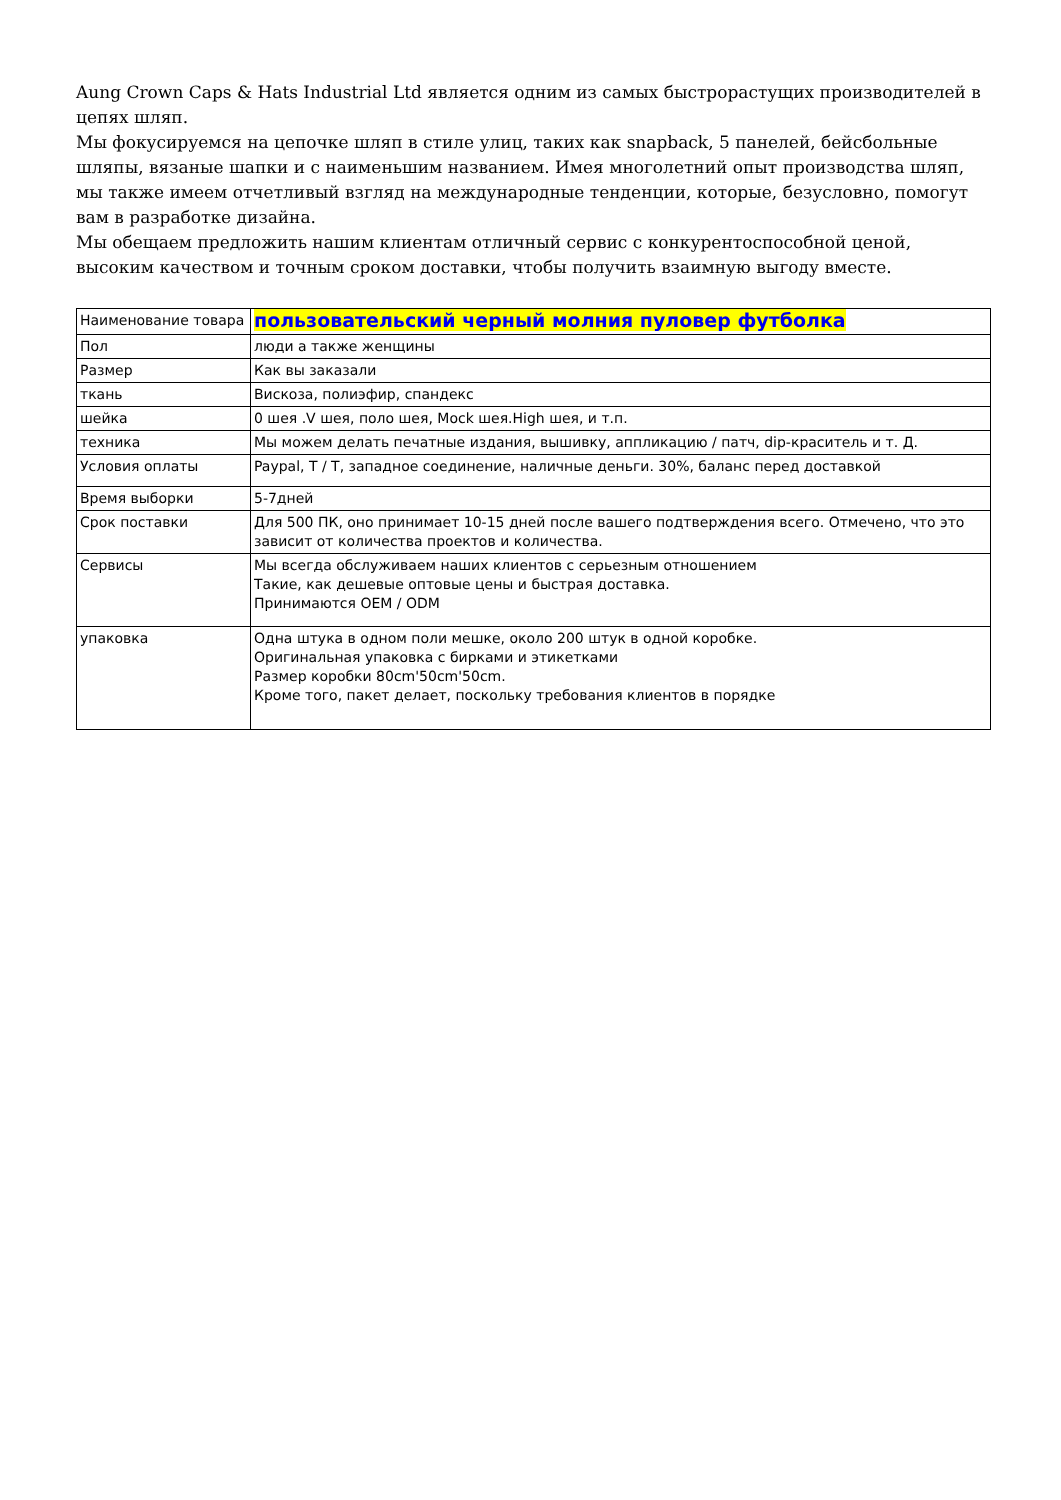Aung Crown Caps & Hats Industrial Ltd является одним из самых быстрорастущих производителей в цепях шляп.
Мы фокусируемся на цепочке шляп в стиле улиц, таких как snapback, 5 панелей, бейсбольные шляпы, вязаные шапки и с наименьшим названием. Имея многолетний опыт производства шляп, мы также имеем отчетливый взгляд на международные тенденции, которые, безусловно, помогут вам в разработке дизайна.
Мы обещаем предложить нашим клиентам отличный сервис с конкурентоспособной ценой, высоким качеством и точным сроком доставки, чтобы получить взаимную выгоду вместе.
| Наименование товара | пользовательский черный молния пуловер футболка |
| Пол | люди а также женщины |
| Размер | Как вы заказали |
| ткань | Вискоза, полиэфир, спандекс |
| шейка | 0 шея .V шея, поло шея, Mock шея.High шея, и т.п. |
| техника | Мы можем делать печатные издания, вышивку, аппликацию / патч, dip-краситель и т. Д. |
| Условия оплаты | Paypal, T / T, западное соединение, наличные деньги. 30%, баланс перед доставкой |
| Время выборки | 5-7дней |
| Срок поставки | Для 500 ПК, оно принимает 10-15 дней после вашего подтверждения всего. Отмечено, что это зависит от количества проектов и количества. |
| Сервисы | Мы всегда обслуживаем наших клиентов с серьезным отношением Такие, как дешевые оптовые цены и быстрая доставка. Принимаются OEM / ODM |
| упаковка | Одна штука в одном поли мешке, около 200 штук в одной коробке. Оригинальная упаковка с бирками и этикетками Размер коробки 80cm'50cm'50cm. Кроме того, пакет делает, поскольку требования клиентов в порядке |